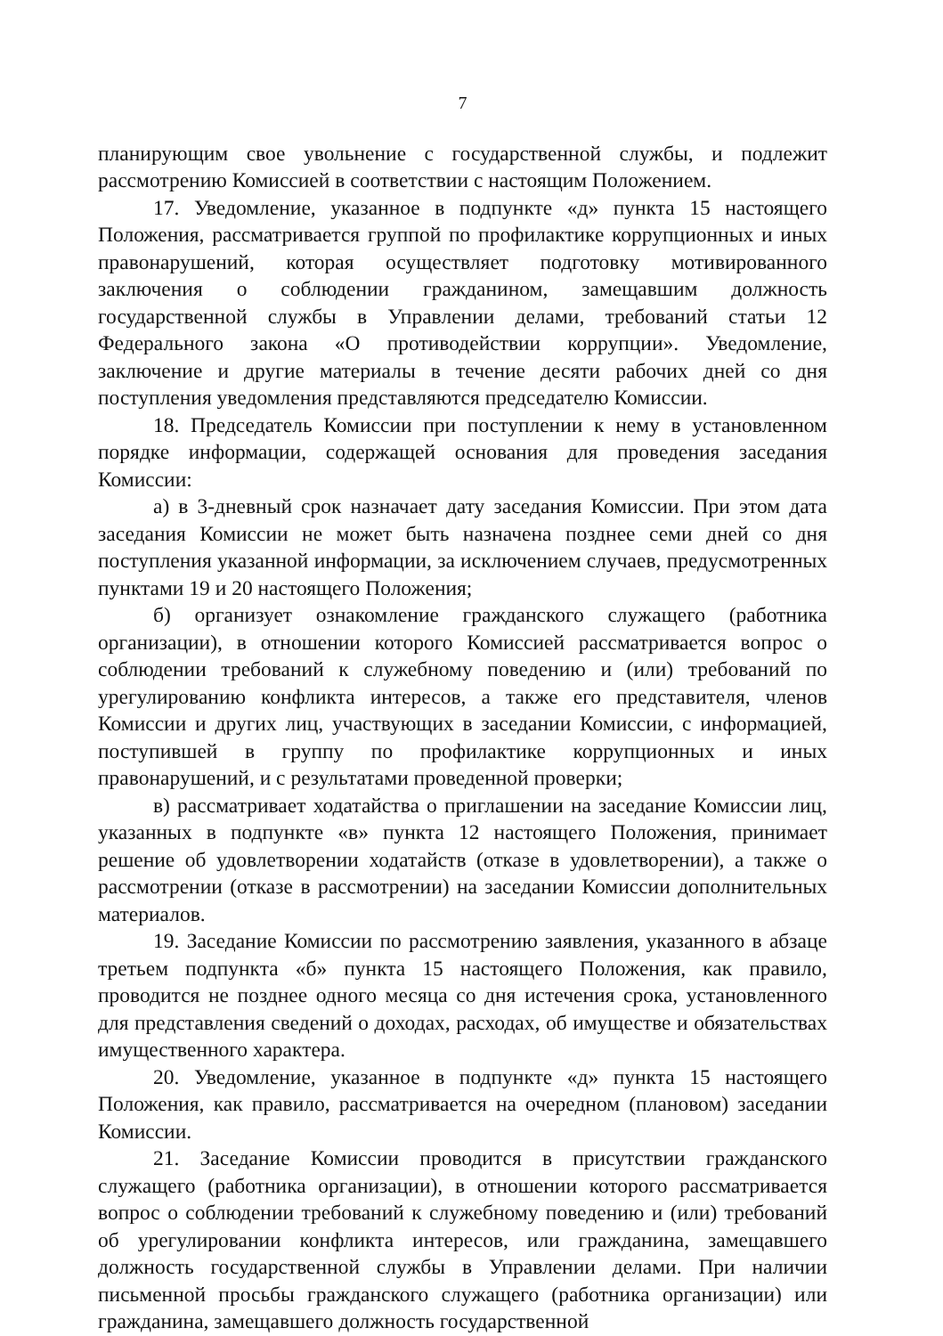7
планирующим свое увольнение с государственной службы, и подлежит рассмотрению Комиссией в соответствии с настоящим Положением.
17. Уведомление, указанное в подпункте «д» пункта 15 настоящего Положения, рассматривается группой по профилактике коррупционных и иных правонарушений, которая осуществляет подготовку мотивированного заключения о соблюдении гражданином, замещавшим должность государственной службы в Управлении делами, требований статьи 12 Федерального закона «О противодействии коррупции». Уведомление, заключение и другие материалы в течение десяти рабочих дней со дня поступления уведомления представляются председателю Комиссии.
18. Председатель Комиссии при поступлении к нему в установленном порядке информации, содержащей основания для проведения заседания Комиссии:
а) в 3-дневный срок назначает дату заседания Комиссии. При этом дата заседания Комиссии не может быть назначена позднее семи дней со дня поступления указанной информации, за исключением случаев, предусмотренных пунктами 19 и 20 настоящего Положения;
б) организует ознакомление гражданского служащего (работника организации), в отношении которого Комиссией рассматривается вопрос о соблюдении требований к служебному поведению и (или) требований по урегулированию конфликта интересов, а также его представителя, членов Комиссии и других лиц, участвующих в заседании Комиссии, с информацией, поступившей в группу по профилактике коррупционных и иных правонарушений, и с результатами проведенной проверки;
в) рассматривает ходатайства о приглашении на заседание Комиссии лиц, указанных в подпункте «в» пункта 12 настоящего Положения, принимает решение об удовлетворении ходатайств (отказе в удовлетворении), а также о рассмотрении (отказе в рассмотрении) на заседании Комиссии дополнительных материалов.
19. Заседание Комиссии по рассмотрению заявления, указанного в абзаце третьем подпункта «б» пункта 15 настоящего Положения, как правило, проводится не позднее одного месяца со дня истечения срока, установленного для представления сведений о доходах, расходах, об имуществе и обязательствах имущественного характера.
20. Уведомление, указанное в подпункте «д» пункта 15 настоящего Положения, как правило, рассматривается на очередном (плановом) заседании Комиссии.
21. Заседание Комиссии проводится в присутствии гражданского служащего (работника организации), в отношении которого рассматривается вопрос о соблюдении требований к служебному поведению и (или) требований об урегулировании конфликта интересов, или гражданина, замещавшего должность государственной службы в Управлении делами. При наличии письменной просьбы гражданского служащего (работника организации) или гражданина, замещавшего должность государственной